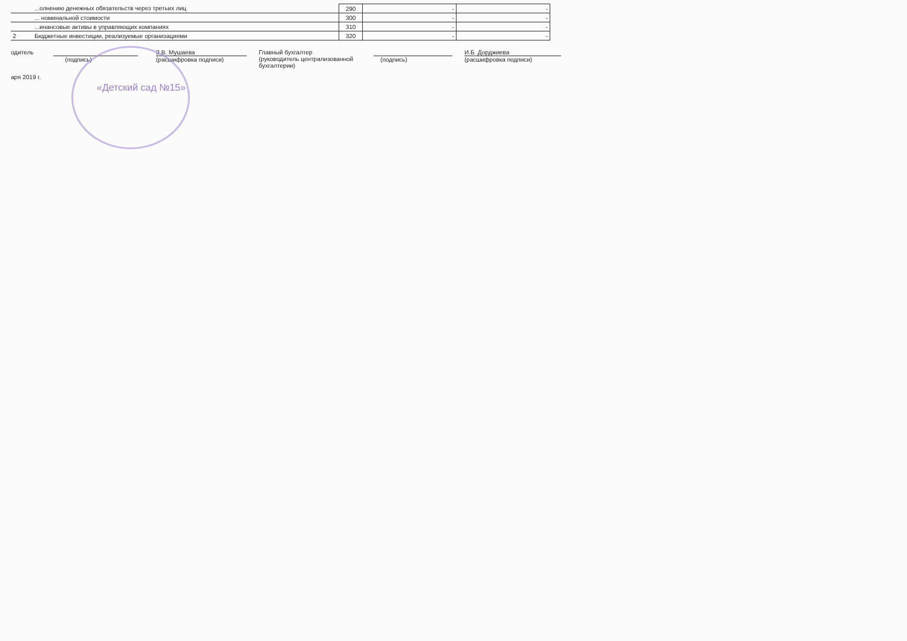| | ...олнению денежных обязательств через третьих лиц | 290 | - | - |
| | ... номинальной стоимости | 300 | - | - |
| | ...инансовые активы в управляющих компаниях | 310 | - | - |
| 2 | Бюджетные инвестиции, реализуемые организациями | 320 | - | - |
одитель
(подпись) З.В. Мушаева
(расшифровка подписи)
Главный бухгалтер
(руководитель централизованной
бухгалтерии)
(подпись) И.Б. Дорджиева
(расшифровка подписи)
аря 2019 г.
«Детский сад №15»